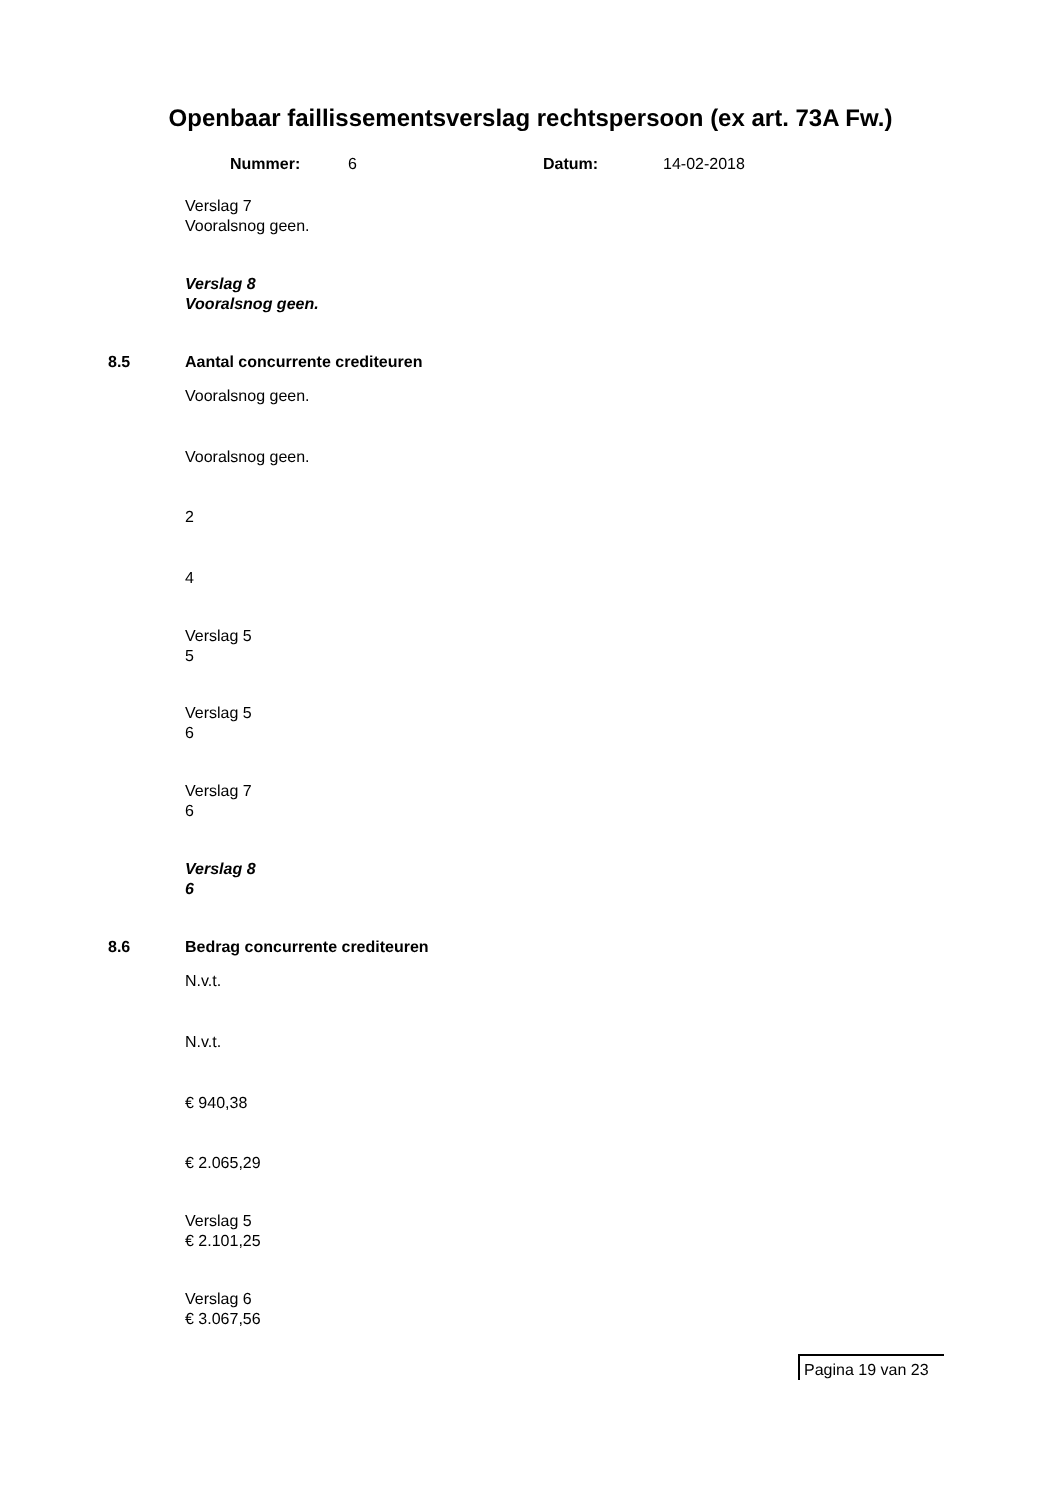Openbaar faillissementsverslag rechtspersoon (ex art. 73A Fw.)
Nummer: 6 Datum: 14-02-2018
Verslag 7
Vooralsnog geen.
Verslag 8
Vooralsnog geen.
8.5 Aantal concurrente crediteuren
Vooralsnog geen.
Vooralsnog geen.
2
4
Verslag 5
5
Verslag 5
6
Verslag 7
6
Verslag 8
6
8.6 Bedrag concurrente crediteuren
N.v.t.
N.v.t.
€ 940,38
€ 2.065,29
Verslag 5
€ 2.101,25
Verslag 6
€ 3.067,56
Pagina 19 van 23